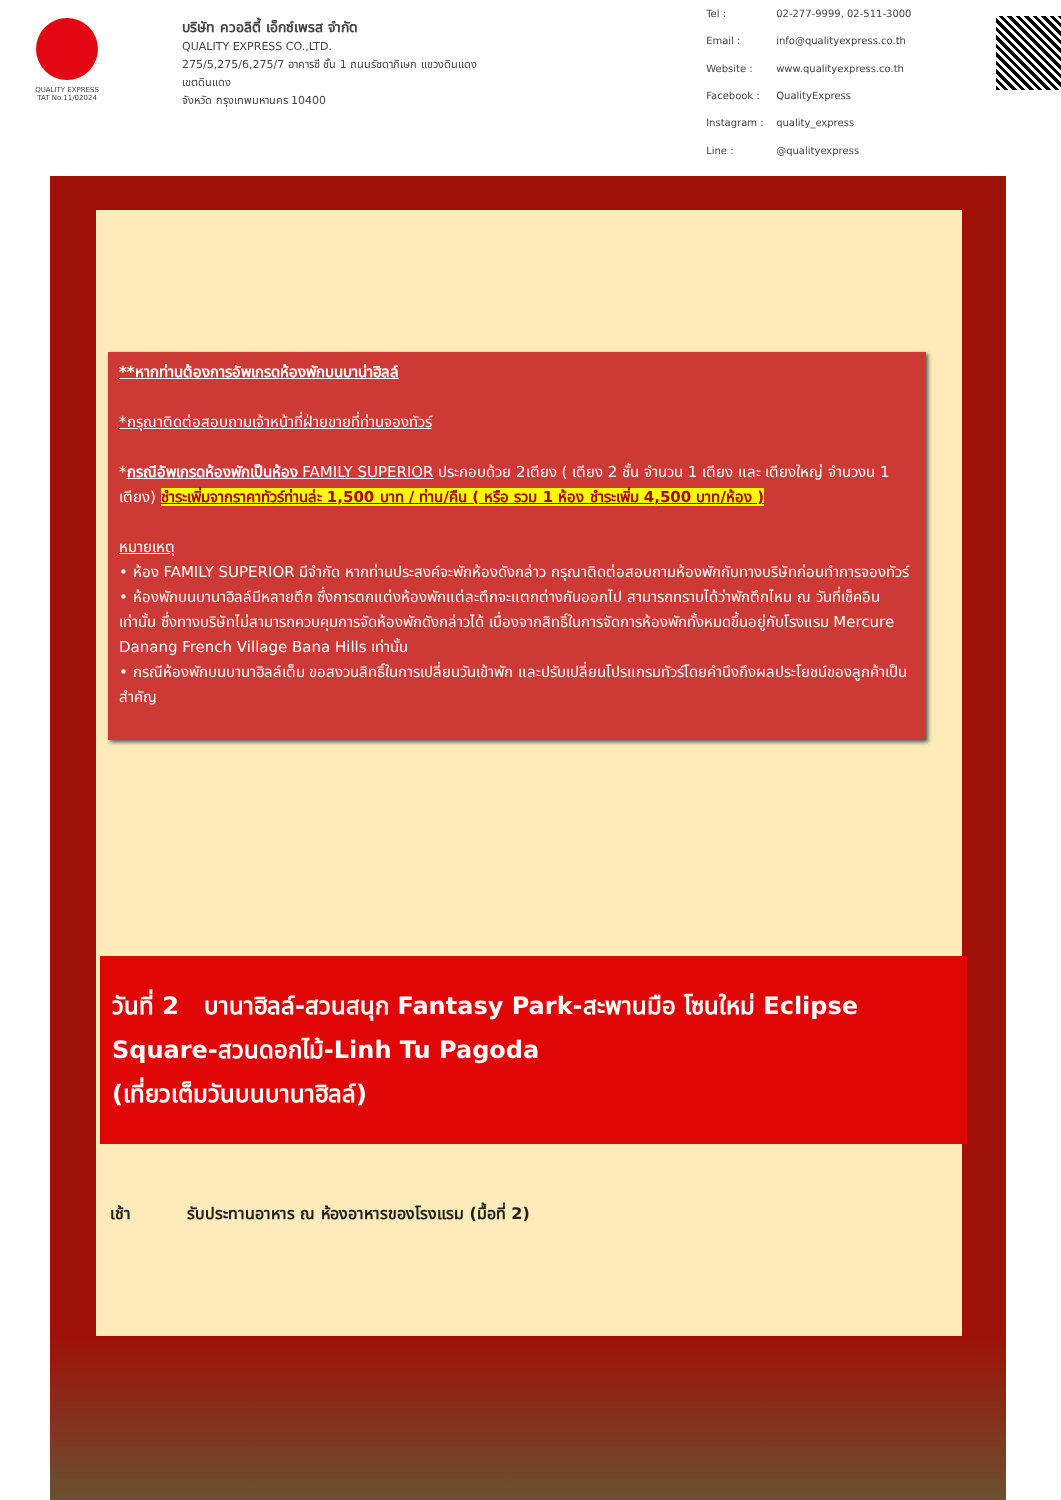QUALITY EXPRESS
TAT No.11/02024
บริษัท ควอลิตี้ เอ็กซ์เพรส จำกัด
QUALITY EXPRESS CO.,LTD.
275/5,275/6,275/7 อาคารซี ชั้น 1 ถนนรัชดาภิเษก แขวงดินแดง เขตดินแดง
จังหวัด กรุงเทพมหานคร 10400
Tel : 02-277-9999, 02-511-3000 Email : info@qualityexpress.co.th Website : www.qualityexpress.co.th Facebook : QualityExpress Instagram : quality_express Line : @qualityexpress
**หากท่านต้องการอัพเกรดห้องพักบนบาน่าฮิลล์
*กรุณาติดต่อสอบถามเจ้าหน้าที่ฝ่ายขายที่ท่านจองทัวร์
*กรณีอัพเกรดห้องพักเป็นห้อง FAMILY SUPERIOR ประกอบด้วย 2เตียง ( เตียง 2 ชั้น จำนวน 1 เตียง และ เตียงใหญ่ จำนวงน 1 เตียง) ชำระเพิ่มจากราคาทัวร์ท่านล่ะ 1,500 บาท / ท่าน/คืน ( หรือ รวม 1 ห้อง ชำระเพิ่ม 4,500 บาท/ห้อง )
หมายเหตุ
• ห้อง FAMILY SUPERIOR มีจำกัด หากท่านประสงค์จะพักห้องดังกล่าว กรุณาติดต่อสอบถามห้องพักกับทางบริษัทก่อนทำการจองทัวร์
• ห้องพักบนบานาฮิลล์มีหลายตึก ซึ่งการตกแต่งห้องพักแต่ละตึกจะแตกต่างกันออกไป สามารถทราบได้ว่าพักตึกไหน ณ วันที่เช็คอินเท่านั้น ซึ่งทางบริษัทไม่สามารถควบคุมการจัดห้องพักดังกล่าวได้ เนื่องจากสิทธิ์ในการจัดการห้องพักทั้งหมดขึ้นอยู่กับโรงแรม Mercure Danang French Village Bana Hills เท่านั้น
• กรณีห้องพักบนบานาฮิลล์เต็ม ขอสงวนสิทธิ์ในการเปลี่ยนวันเข้าพัก และปรับเปลี่ยนโปรแกรมทัวร์โดยคำนึงถึงผลประโยชน์ของลูกค้าเป็นสำคัญ
วันที่ 2 บานาฮิลล์-สวนสนุก Fantasy Park-สะพานมือ โซนใหม่ Eclipse Square-สวนดอกไม้-Linh Tu Pagoda
(เที่ยวเต็มวันบนบานาฮิลล์)
เช้า รับประทานอาหาร ณ ห้องอาหารของโรงแรม (มื้อที่ 2)